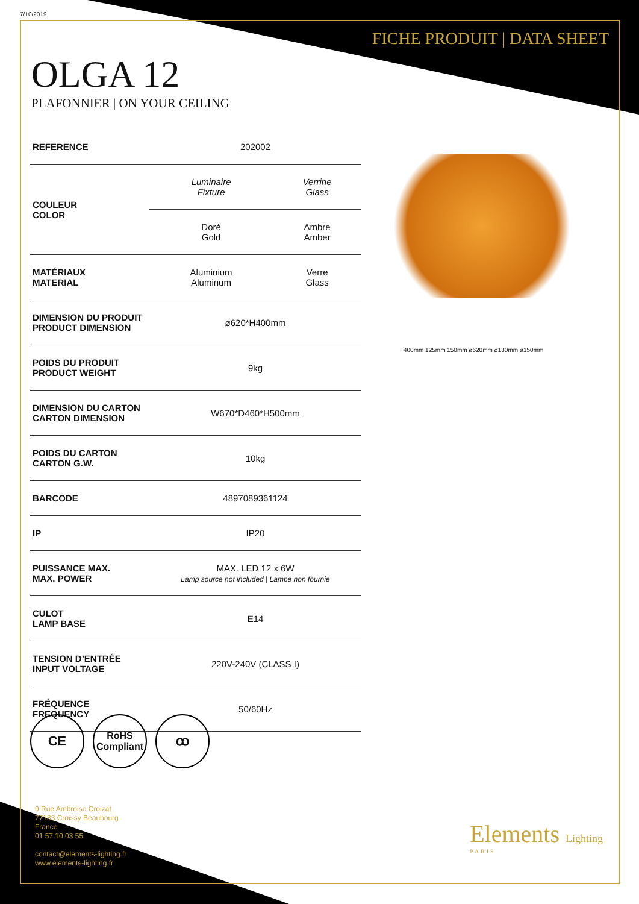7/10/2019
FICHE PRODUIT | DATA SHEET
OLGA 12
PLAFONNIER | ON YOUR CEILING
| REFERENCE | 202002 | |
| COULEUR COLOR | Luminaire Fixture | Verrine Glass |
| | Doré Gold | Ambre Amber |
| MATÉRIAUX MATERIAL | Aluminium Aluminum | Verre Glass |
| DIMENSION DU PRODUIT PRODUCT DIMENSION | ø620*H400mm | |
| POIDS DU PRODUIT PRODUCT WEIGHT | 9kg | |
| DIMENSION DU CARTON CARTON DIMENSION | W670*D460*H500mm | |
| POIDS DU CARTON CARTON G.W. | 10kg | |
| BARCODE | 4897089361124 | |
| IP | IP20 | |
| PUISSANCE MAX. MAX. POWER | MAX. LED 12 x 6W Lamp source not included / Lampe non fournie | |
| CULOT LAMP BASE | E14 | |
| TENSION D’ENTRÉE INPUT VOLTAGE | 220V-240V (CLASS I) | |
| FRÉQUENCE FREQUENCY | 50/60Hz | |
400mm 125mm 150mm ø620mm ø180mm ø150mm
CE
RoHS
Compliant
ꝏ
9 Rue Ambroise Croizat
77183 Croissy Beaubourg
France
01 57 10 03 55
contact@elements-lighting.fr
www.elements-lighting.fr
Elements Lighting
PARIS